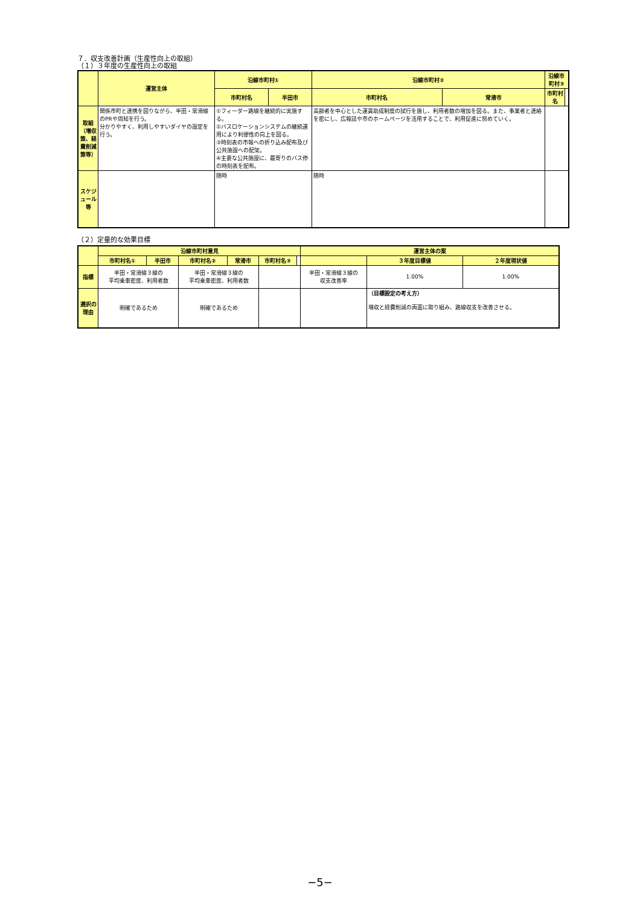７．収支改善計画（生産性向上の取組）
（１）３年度の生産性向上の取組
| | 運営主体 | 沿線市町村① | | 沿線市町村② | | 沿線市町村③ | |
| --- | --- | --- | --- | --- | --- | --- | --- |
| | | 市町村名 | 半田市 | 市町村名 | 常滑市 | 市町村名 | |
| 取組 （増収策、経費削減策等） | 関係市町と連携を図りながら、半田・常滑線のPRや周知を行う。 分かりやすく、利用しやすいダイヤの設定を行う。 | ①フィーダー路線を継続的に実施する。 ②バスロケーションシステムの継続運用により利便性の向上を図る。 ③時刻表の市報への折り込み配布及び公共施設への配架。 ④主要な公共施設に、最寄りのバス停の時刻表を配布。 | | 高齢者を中心とした運賃助成制度の試行を施し、利用者数の増加を図る。また、事業者と連絡を密にし、広報誌や市のホームページを活用することで、利用促進に努めていく。 | | | |
| スケジュール等 | | 随時 | | 随時 | | | |
（２）定量的な効果目標
| | 沿線市町村意見 | | | | | | 運営主体の案 | | |
| --- | --- | --- | --- | --- | --- | --- | --- | --- | --- |
| | 市町村名① | 半田市 | 市町村名② | 常滑市 | 市町村名③ | | | ３年度目標値 | ２年度現状値 |
| 指標 | 半田・常滑線３線の 平均乗車密度、利用者数 | | 半田・常滑線３線の 平均乗車密度、利用者数 | | | | 半田・常滑線３線の 収支改善率 | 1.00% | 1.00% |
| 選択の理由 | 明確であるため | | 明確であるため | | | | | （目標設定の考え方） 増収と経費削減の両面に取り組み、路線収支を改善させる。 | |
−5−